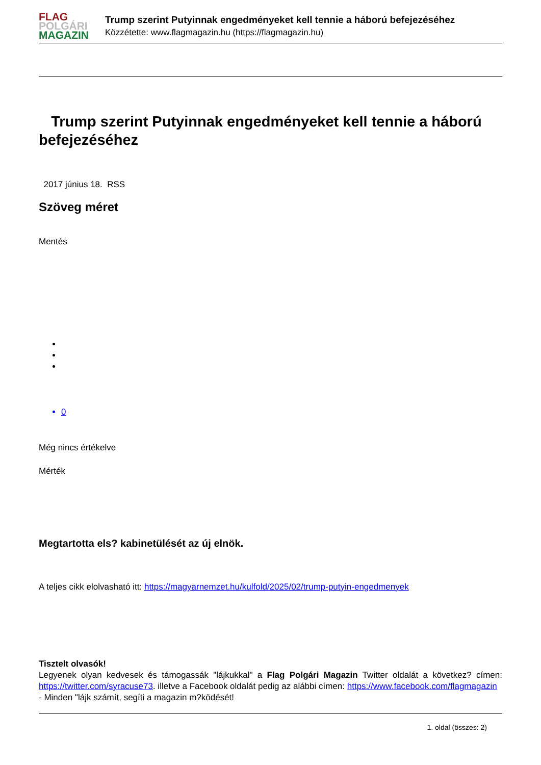FLAG
POLGÁRI
MAGAZIN
Trump szerint Putyinnak engedményeket kell tennie a háború befejezéséhez
Közzétette: www.flagmagazin.hu (https://flagmagazin.hu)
Trump szerint Putyinnak engedményeket kell tennie a háború befejezéséhez
2017 június 18. RSS
Szöveg méret
Mentés
0
Még nincs értékelve
Mérték
Megtartotta els? kabinetülését az új elnök.
A teljes cikk elolvasható itt: https://magyarnemzet.hu/kulfold/2025/02/trump-putyin-engedmenyek
Tisztelt olvasók!
Legyenek olyan kedvesek és támogassák "lájkukkal" a Flag Polgári Magazin Twitter oldalát a következ? címen: https://twitter.com/syracuse73. illetve a Facebook oldalát pedig az alábbi címen: https://www.facebook.com/flagmagazin
- Minden "lájk számít, segíti a magazin m?ködését!
1. oldal (összes: 2)